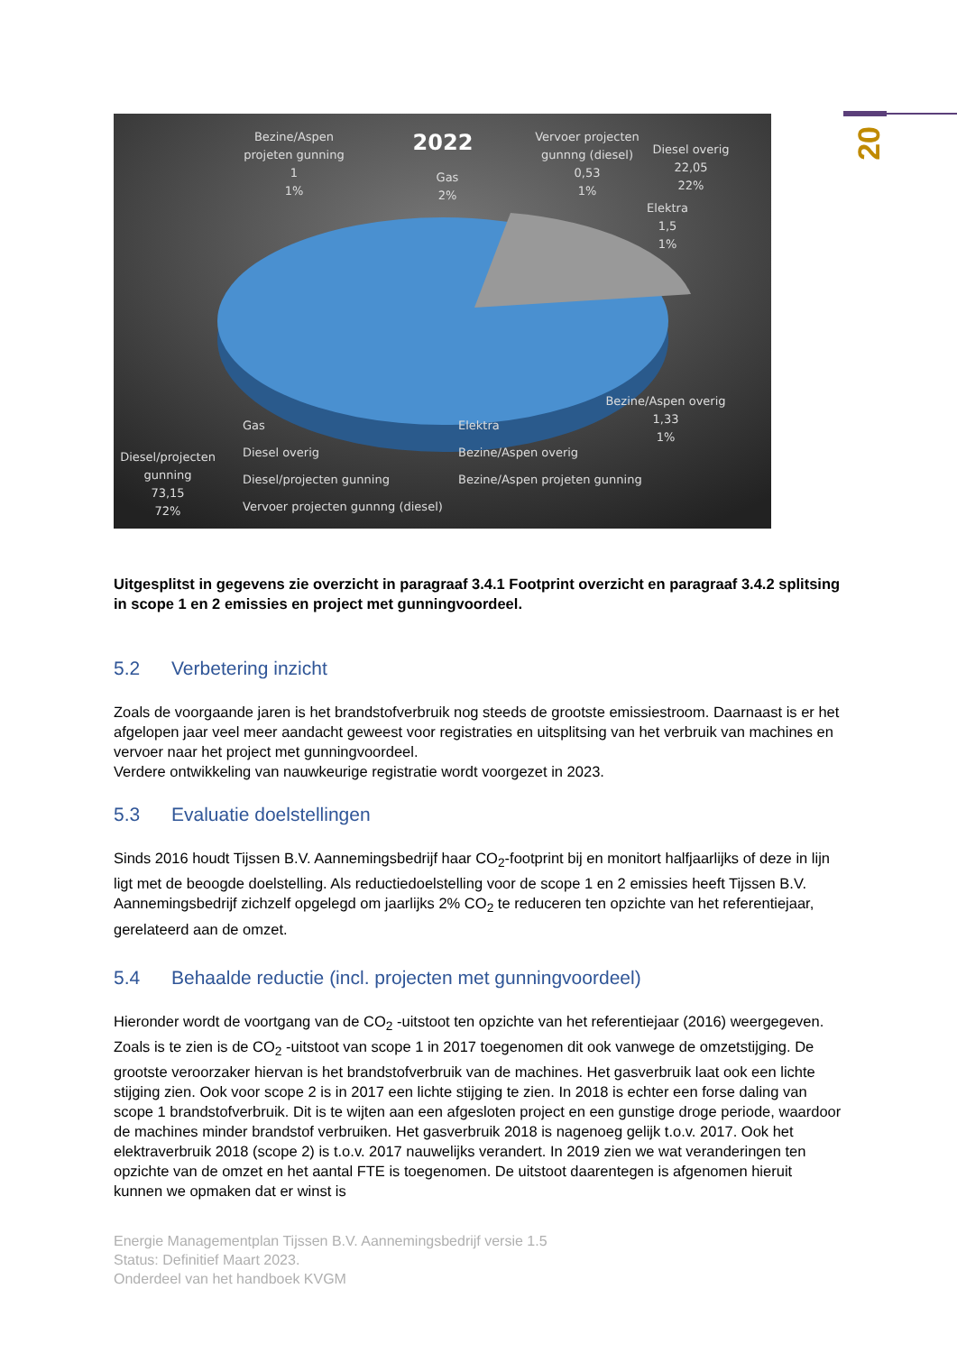20
2022
Bezine/Aspen
projeten gunning
1
1%
Gas
2%
Vervoer projecten
gunnng (diesel)
0,53
1%
Diesel overig
22,05
22%
Elektra
1,5
1%
Bezine/Aspen overig
1,33
1%
Diesel/projecten
gunning
73,15
72%
Gas
Elektra
Diesel overig
Bezine/Aspen overig
Diesel/projecten gunning
Bezine/Aspen projeten gunning
Vervoer projecten gunnng (diesel)
Uitgesplitst in gegevens zie overzicht in paragraaf 3.4.1 Footprint overzicht en paragraaf 3.4.2 splitsing in scope 1 en 2 emissies en project met gunningvoordeel.
5.2 Verbetering inzicht
Zoals de voorgaande jaren is het brandstofverbruik nog steeds de grootste emissiestroom. Daarnaast is er het afgelopen jaar veel meer aandacht geweest voor registraties en uitsplitsing van het verbruik van machines en vervoer naar het project met gunningvoordeel.
Verdere ontwikkeling van nauwkeurige registratie wordt voorgezet in 2023.
5.3 Evaluatie doelstellingen
Sinds 2016 houdt Tijssen B.V. Aannemingsbedrijf haar CO<sub>2</sub>-footprint bij en monitort halfjaarlijks of deze in lijn ligt met de beoogde doelstelling. Als reductiedoelstelling voor de scope 1 en 2 emissies heeft Tijssen B.V. Aannemingsbedrijf zichzelf opgelegd om jaarlijks 2% CO<sub>2</sub> te reduceren ten opzichte van het referentiejaar, gerelateerd aan de omzet.
5.4 Behaalde reductie (incl. projecten met gunningvoordeel)
Hieronder wordt de voortgang van de CO<sub>2</sub> -uitstoot ten opzichte van het referentiejaar (2016) weergegeven. Zoals is te zien is de CO<sub>2</sub> -uitstoot van scope 1 in 2017 toegenomen dit ook vanwege de omzetstijging. De grootste veroorzaker hiervan is het brandstofverbruik van de machines. Het gasverbruik laat ook een lichte stijging zien. Ook voor scope 2 is in 2017 een lichte stijging te zien. In 2018 is echter een forse daling van scope 1 brandstofverbruik. Dit is te wijten aan een afgesloten project en een gunstige droge periode, waardoor de machines minder brandstof verbruiken. Het gasverbruik 2018 is nagenoeg gelijk t.o.v. 2017. Ook het elektraverbruik 2018 (scope 2) is t.o.v. 2017 nauwelijks verandert. In 2019 zien we wat veranderingen ten opzichte van de omzet en het aantal FTE is toegenomen. De uitstoot daarentegen is afgenomen hieruit kunnen we opmaken dat er winst is
Energie Managementplan Tijssen B.V. Aannemingsbedrijf versie 1.5
Status: Definitief Maart 2023.
Onderdeel van het handboek KVGM